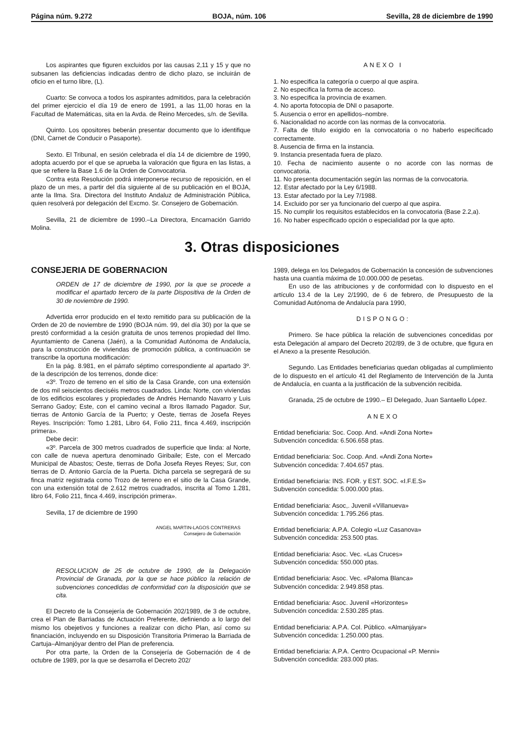Página núm. 9.272 BOJA, núm. 106 Sevilla, 28 de diciembre de 1990
Los aspirantes que figuren excluidos por las causas 2,11 y 15 y que no subsanen las deficiencias indicadas dentro de dicho plazo, se incluirán de oficio en el turno libre, (L).
Cuarto: Se convoca a todos los aspirantes admitidos, para la celebración del primer ejercicio el día 19 de enero de 1991, a las 11,00 horas en la Facultad de Matemáticas, sita en la Avda. de Reino Mercedes, s/n. de Sevilla.
Quinto. Los opositores beberán presentar documento que lo identifique (DNI, Carnet de Conducir o Pasaporte).
Sexto. El Tribunal, en sesión celebrada el día 14 de diciembre de 1990, adopta acuerdo por el que se aprueba la valoración que figura en las listas, a que se refiere la Base 1.6 de la Orden de Convocatoria.
Contra esta Resolución podrá interponerse recurso de reposición, en el plazo de un mes, a partir del día siguiente al de su publicación en el BOJA, ante la Ilma. Sra. Directora del Instituto Andaluz de Administración Pública, quien resolverá por delegación del Excmo. Sr. Consejero de Gobernación.
Sevilla, 21 de diciembre de 1990.–La Directora, Encarnación Garrido Molina.
ANEXO I
1. No especifica la categoría o cuerpo al que aspira.
2. No especifica la forma de acceso.
3. No especifica la provincia de examen.
4. No aporta fotocopia de DNI o pasaporte.
5. Ausencia o error en apellidos–nombre.
6. Nacionalidad no acorde con las normas de la convocatoria.
7. Falta de título exigido en la convocatoria o no haberlo especificado correctamente.
8. Ausencia de firma en la instancia.
9. Instancia presentada fuera de plazo.
10. Fecha de nacimiento ausente o no acorde con las normas de convocatoria.
11. No presenta documentación según las normas de la convocatoria.
12. Estar afectado por la Ley 6/1988.
13. Estar afectado por la Ley 7/1988.
14. Excluido por ser ya funcionario del cuerpo al que aspira.
15. No cumplir los requisitos establecidos en la convocatoria (Base 2.2,a).
16. No haber especificado opción o especialidad por la que apto.
3. Otras disposiciones
CONSEJERIA DE GOBERNACION
ORDEN de 17 de diciembre de 1990, por la que se procede a modificar el apartado tercero de la parte Dispositiva de la Orden de 30 de noviembre de 1990.
Advertida error producido en el texto remitido para su publicación de la Orden de 20 de noviembre de 1990 (BOJA núm. 99, del día 30) por la que se prestó conformidad a la cesión gratuita de unos terrenos propiedad del Ilmo. Ayuntamiento de Canena (Jaén), a la Comunidad Autónoma de Andalucía, para la construcción de viviendas de promoción pública, a continuación se transcribe la oportuna modificación:
En la pág. 8.981, en el párrafo séptimo correspondiente al apartado 3º. de la descripción de los terrenos, donde dice:
«3º. Trozo de terreno en el sitio de la Casa Grande, con una extensión de dos mil seiscientos dieciséis metros cuadrados. Linda: Norte, con viviendas de los edificios escolares y propiedades de Andrés Hernando Navarro y Luis Serrano Gadoy; Este, con el camino vecinal a Ibros llamado Pagador. Sur, tierras de Antonio García de la Puerto; y Oeste, tierras de Josefa Reyes Reyes. Inscripción: Tomo 1.281, Libro 64, Folio 211, finca 4.469, inscripción primera».
Debe decir:
«3º. Parcela de 300 metros cuadrados de superficie que linda: al Norte, con calle de nueva apertura denominado Giribaile; Este, con el Mercado Municipal de Abastos; Oeste, tierras de Doña Josefa Reyes Reyes; Sur, con tierras de D. Antonio García de la Puerta. Dicha parcela se segregará de su finca matriz registrada como Trozo de terreno en el sitio de la Casa Grande, con una extensión total de 2.612 metros cuadrados, inscrita al Tomo 1.281, libro 64, Folio 211, finca 4.469, inscripción primera».
Sevilla, 17 de diciembre de 1990
ANGEL MARTIN-LAGOS CONTRERAS
Consejero de Gobernación
RESOLUCION de 25 de octubre de 1990, de la Delegación Provincial de Granada, por la que se hace público la relación de subvenciones concedidas de conformidad con la disposición que se cita.
El Decreto de la Consejería de Gobernación 202/1989, de 3 de octubre, crea el Plan de Barriadas de Actuación Preferente, definiendo a lo largo del mismo los obejetivos y funciones a realizar con dicho Plan, así como su financiación, incluyendo en su Disposición Transitoria Primerao la Barriada de Cartuja–Almanjóyar dentro del Plan de preferencia.
Por otra parte, la Orden de la Consejería de Gobernación de 4 de octubre de 1989, por la que se desarrolla el Decreto 202/
1989, delega en los Delegados de Gobernación la concesión de subvenciones hasta una cuantía máxima de 10.000.000 de pesetas.
En uso de las atribuciones y de conformidad con lo dispuesto en el artículo 13.4 de la Ley 2/1990, de 6 de febrero, de Presupuesto de la Comunidad Autónoma de Andalucía para 1990,
DISPONGO:
Primero. Se hace pública la relación de subvenciones concedidas por esta Delegación al amparo del Decreto 202/89, de 3 de octubre, que figura en el Anexo a la presente Resolución.
Segundo. Las Entidades beneficiarias quedan obligadas al cumplimiento de lo dispuesto en el artículo 41 del Reglamento de Intervención de la Junta de Andalucía, en cuanta a la justificación de la subvención recibida.
Granada, 25 de octubre de 1990.– El Delegado, Juan Santaello López.
ANEXO
Entidad beneficiaria: Soc. Coop. And. «Andi Zona Norte»
Subvención concedida: 6.506.658 ptas.
Entidad beneficiaria: Soc. Coop. And. «Andi Zona Norte»
Subvención concedida: 7.404.657 ptas.
Entidad beneficiaria: INS. FOR. y EST. SOC. «I.F.E.S»
Subvención concedida: 5.000.000 ptas.
Entidad beneficiaria: Asoc,. Juvenil «Villanueva»
Subvención concedida: 1.795.266 ptas.
Entidad beneficiaria: A.P.A. Colegio «Luz Casanova»
Subvención concedida: 253.500 ptas.
Entidad beneficiaria: Asoc. Vec. «Las Cruces»
Subvención concedida: 550.000 ptas.
Entidad beneficiaria: Asoc. Vec. «Paloma Blanca»
Subvención concedida: 2.949.858 ptas.
Entidad beneficiaria: Asoc. Juvenil «Horizontes»
Subvención concedida: 2.530.285 ptas.
Entidad beneficiaria: A.P.A. Col. Público. «Almanjáyar»
Subvención concedida: 1.250.000 ptas.
Entidad beneficiaria: A.P.A. Centro Ocupacional «P. Menni»
Subvención concedida: 283.000 ptas.